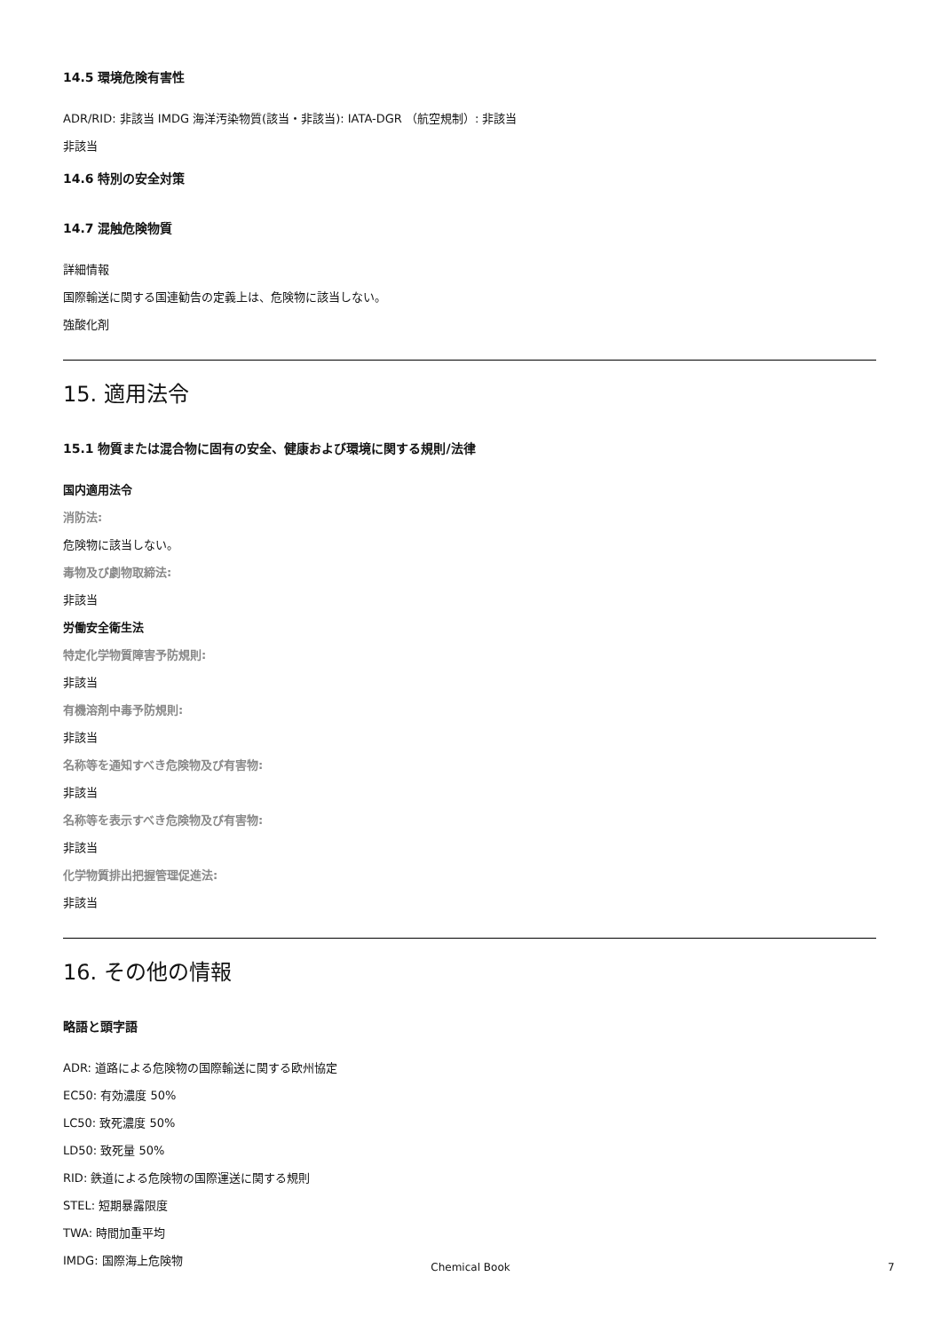14.5 環境危険有害性
ADR/RID: 非該当 IMDG 海洋汚染物質(該当・非該当): IATA-DGR （航空規制）: 非該当
非該当
14.6 特別の安全対策
14.7 混触危険物質
詳細情報
国際輸送に関する国連勧告の定義上は、危険物に該当しない。
強酸化剤
15. 適用法令
15.1 物質または混合物に固有の安全、健康および環境に関する規則/法律
国内適用法令
消防法:
危険物に該当しない。
毒物及び劇物取締法:
非該当
労働安全衛生法
特定化学物質障害予防規則:
非該当
有機溶剤中毒予防規則:
非該当
名称等を通知すべき危険物及び有害物:
非該当
名称等を表示すべき危険物及び有害物:
非該当
化学物質排出把握管理促進法:
非該当
16. その他の情報
略語と頭字語
ADR: 道路による危険物の国際輸送に関する欧州協定
EC50: 有効濃度 50%
LC50: 致死濃度 50%
LD50: 致死量 50%
RID: 鉄道による危険物の国際運送に関する規則
STEL: 短期暴露限度
TWA: 時間加重平均
IMDG: 国際海上危険物
Chemical Book 7